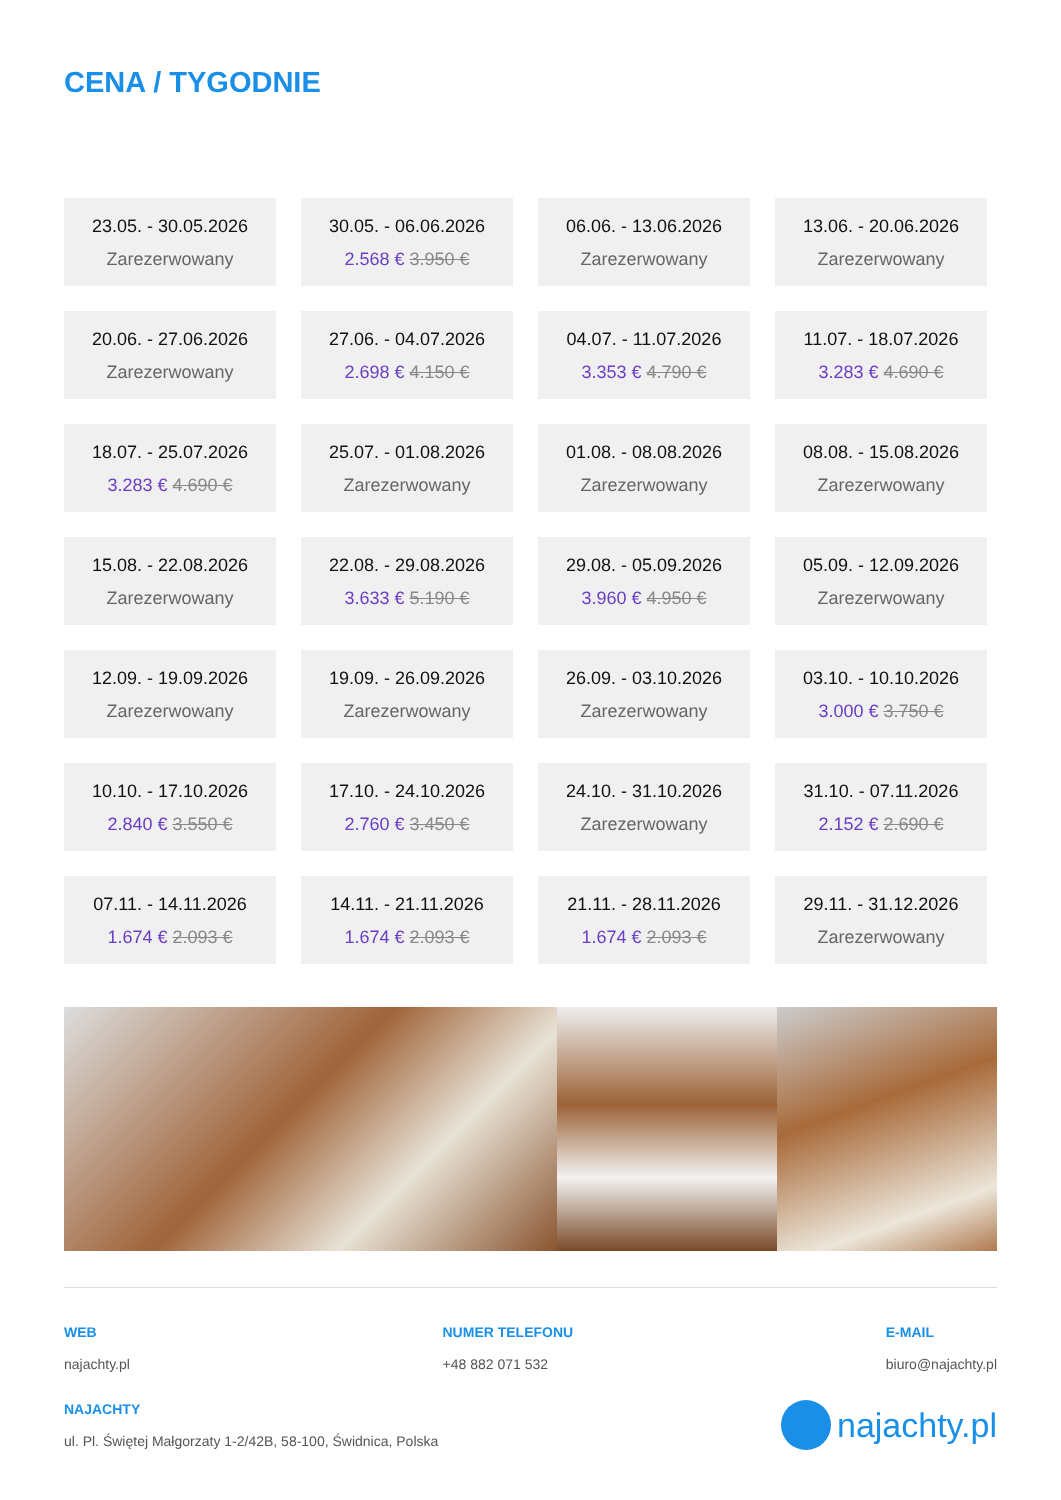CENA / TYGODNIE
23.05. - 30.05.2026
Zarezerwowany
30.05. - 06.06.2026
2.568 € 3.950 €
06.06. - 13.06.2026
Zarezerwowany
13.06. - 20.06.2026
Zarezerwowany
20.06. - 27.06.2026
Zarezerwowany
27.06. - 04.07.2026
2.698 € 4.150 €
04.07. - 11.07.2026
3.353 € 4.790 €
11.07. - 18.07.2026
3.283 € 4.690 €
18.07. - 25.07.2026
3.283 € 4.690 €
25.07. - 01.08.2026
Zarezerwowany
01.08. - 08.08.2026
Zarezerwowany
08.08. - 15.08.2026
Zarezerwowany
15.08. - 22.08.2026
Zarezerwowany
22.08. - 29.08.2026
3.633 € 5.190 €
29.08. - 05.09.2026
3.960 € 4.950 €
05.09. - 12.09.2026
Zarezerwowany
12.09. - 19.09.2026
Zarezerwowany
19.09. - 26.09.2026
Zarezerwowany
26.09. - 03.10.2026
Zarezerwowany
03.10. - 10.10.2026
3.000 € 3.750 €
10.10. - 17.10.2026
2.840 € 3.550 €
17.10. - 24.10.2026
2.760 € 3.450 €
24.10. - 31.10.2026
Zarezerwowany
31.10. - 07.11.2026
2.152 € 2.690 €
07.11. - 14.11.2026
1.674 € 2.093 €
14.11. - 21.11.2026
1.674 € 2.093 €
21.11. - 28.11.2026
1.674 € 2.093 €
29.11. - 31.12.2026
Zarezerwowany
WEB
najachty.pl
NUMER TELEFONU
+48 882 071 532
E-MAIL
biuro@najachty.pl
NAJACHTY
ul. Pl. Świętej Małgorzaty 1-2/42B, 58-100, Świdnica, Polska
najachty.pl